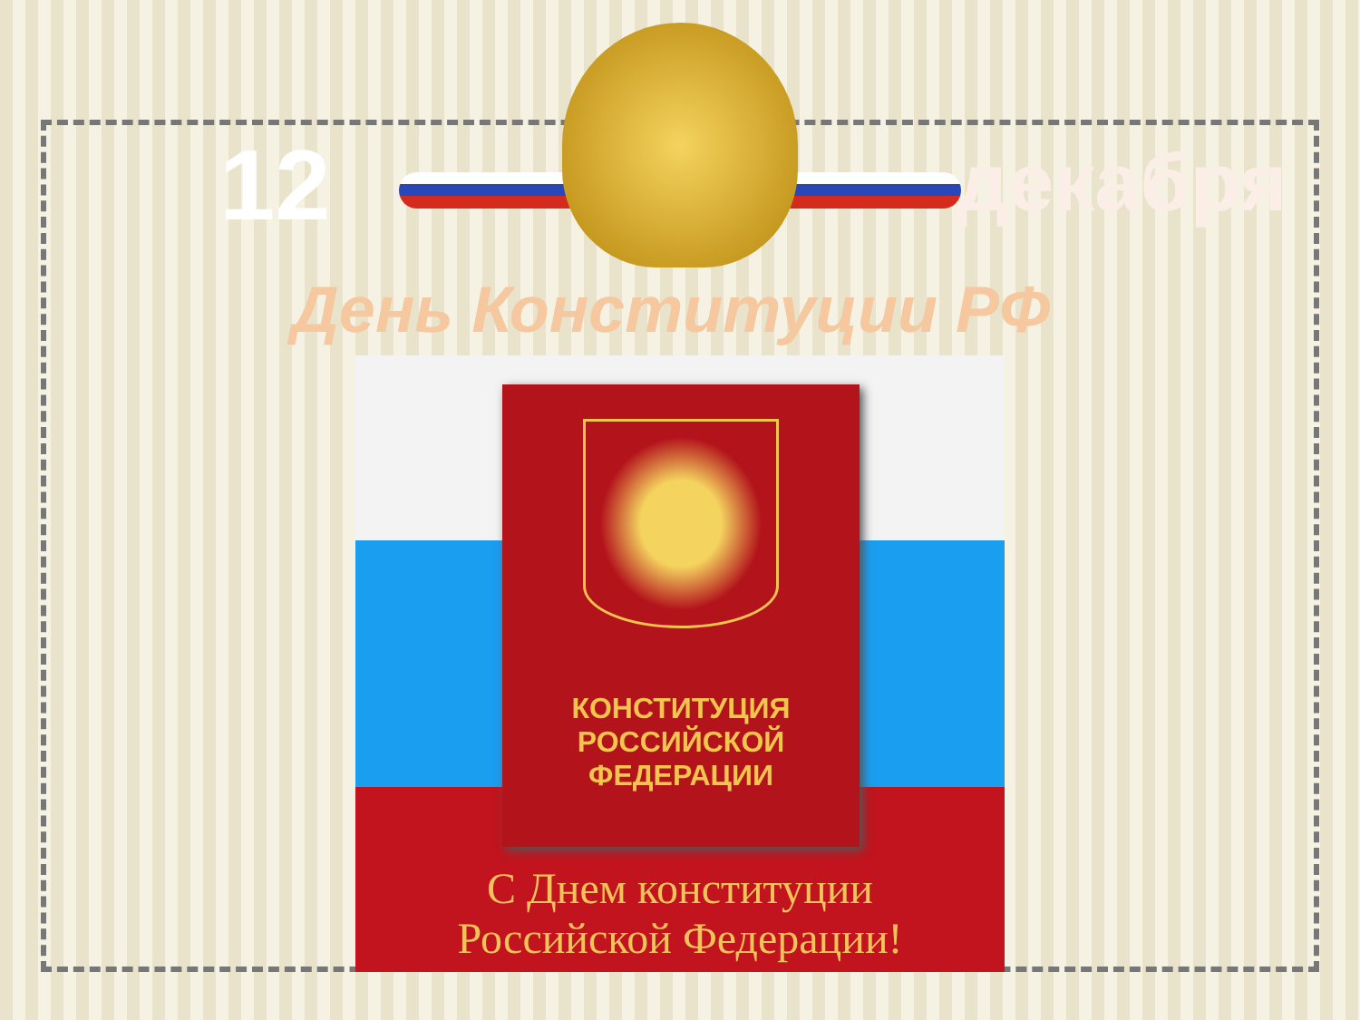12 декабря
День Конституции РФ
КОНСТИТУЦИЯ
РОССИЙСКОЙ
ФЕДЕРАЦИИ
С Днем конституции
Российской Федерации!